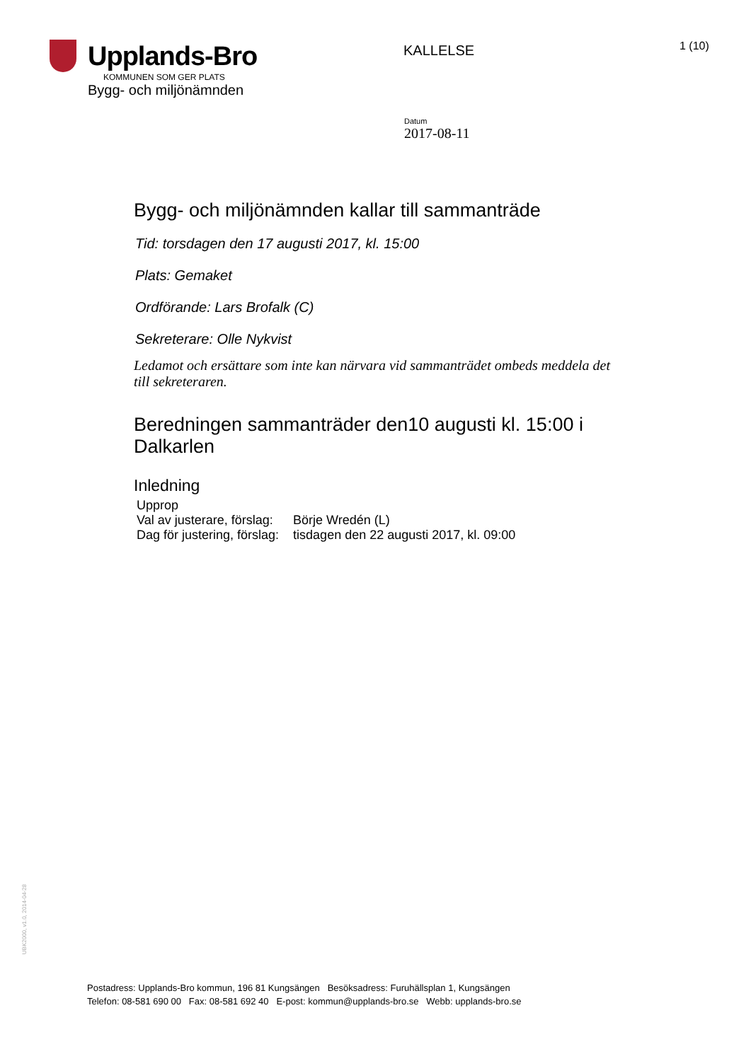Upplands-Bro
KOMMUNEN SOM GER PLATS
Bygg- och miljönämnden
KALLELSE
1 (10)
Datum
2017-08-11
Bygg- och miljönämnden kallar till sammanträde
Tid: torsdagen den 17 augusti 2017, kl. 15:00
Plats: Gemaket
Ordförande: Lars Brofalk (C)
Sekreterare: Olle Nykvist
Ledamot och ersättare som inte kan närvara vid sammanträdet ombeds meddela det till sekreteraren.
Beredningen sammanträder den10 augusti kl. 15:00 i Dalkarlen
Inledning
| Upprop | |
| Val av justerare, förslag: | Börje Wredén (L) |
| Dag för justering, förslag: | tisdagen den 22 augusti 2017, kl. 09:00 |
UBK2000, v1.0, 2014-04-28
Postadress: Upplands-Bro kommun, 196 81 Kungsängen Besöksadress: Furuhällsplan 1, Kungsängen
Telefon: 08-581 690 00 Fax: 08-581 692 40 E-post: kommun@upplands-bro.se Webb: upplands-bro.se